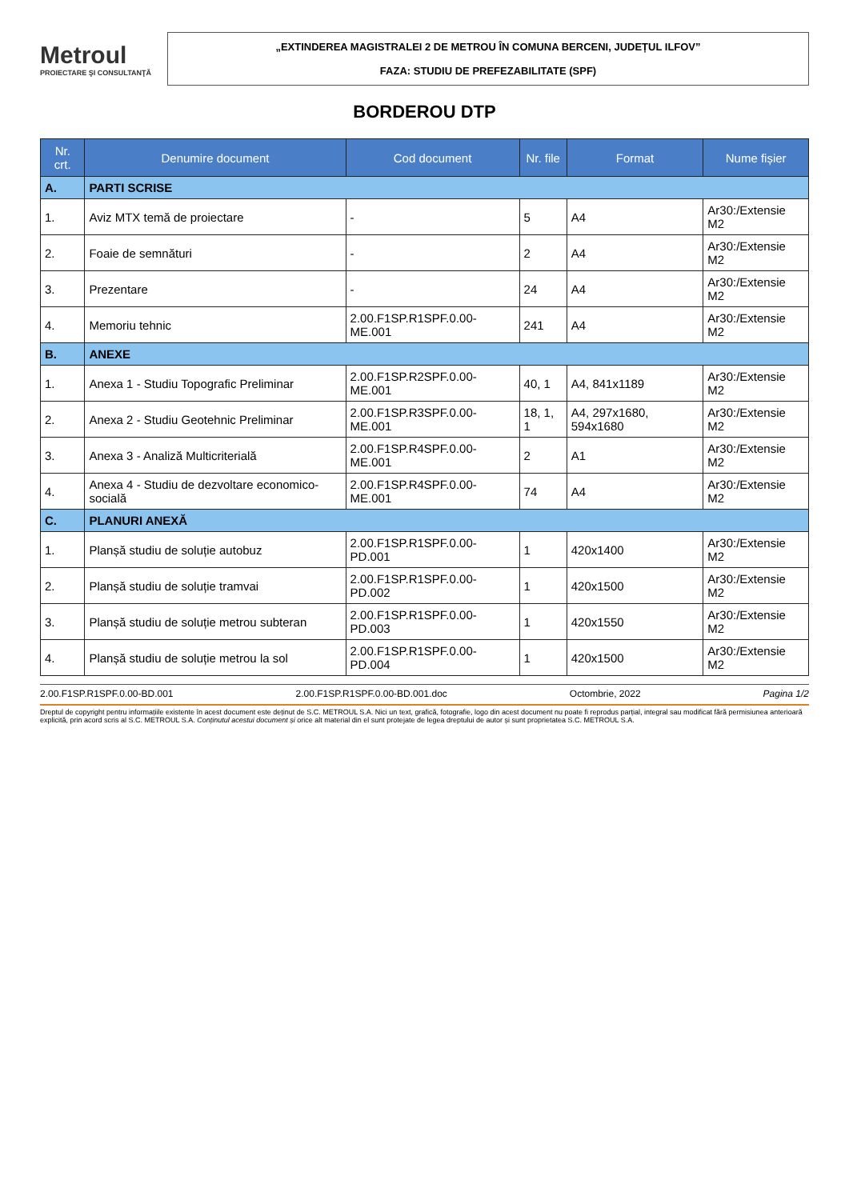Metroul
PROIECTARE ŞI CONSULTANŢĂ
„EXTINDEREA MAGISTRALEI 2 DE METROU ÎN COMUNA BERCENI, JUDEȚUL ILFOV”
FAZA: STUDIU DE PREFEZABILITATE (SPF)
BORDEROU DTP
| Nr. crt. | Denumire document | Cod document | Nr. file | Format | Nume fișier |
| --- | --- | --- | --- | --- | --- |
| A. | PARTI SCRISE | | | | |
| 1. | Aviz MTX temă de proiectare | - | 5 | A4 | Ar30:/Extensie M2 |
| 2. | Foaie de semnături | - | 2 | A4 | Ar30:/Extensie M2 |
| 3. | Prezentare | - | 24 | A4 | Ar30:/Extensie M2 |
| 4. | Memoriu tehnic | 2.00.F1SP.R1SPF.0.00-ME.001 | 241 | A4 | Ar30:/Extensie M2 |
| B. | ANEXE | | | | |
| 1. | Anexa 1 - Studiu Topografic Preliminar | 2.00.F1SP.R2SPF.0.00-ME.001 | 40, 1 | A4, 841x1189 | Ar30:/Extensie M2 |
| 2. | Anexa 2 - Studiu Geotehnic Preliminar | 2.00.F1SP.R3SPF.0.00-ME.001 | 18, 1, 1 | A4, 297x1680, 594x1680 | Ar30:/Extensie M2 |
| 3. | Anexa 3 - Analiză Multicriterială | 2.00.F1SP.R4SPF.0.00-ME.001 | 2 | A1 | Ar30:/Extensie M2 |
| 4. | Anexa 4 - Studiu de dezvoltare economico-socială | 2.00.F1SP.R4SPF.0.00-ME.001 | 74 | A4 | Ar30:/Extensie M2 |
| C. | PLANURI ANEXĂ | | | | |
| 1. | Planșă studiu de soluție autobuz | 2.00.F1SP.R1SPF.0.00-PD.001 | 1 | 420x1400 | Ar30:/Extensie M2 |
| 2. | Planșă studiu de soluție tramvai | 2.00.F1SP.R1SPF.0.00-PD.002 | 1 | 420x1500 | Ar30:/Extensie M2 |
| 3. | Planșă studiu de soluție metrou subteran | 2.00.F1SP.R1SPF.0.00-PD.003 | 1 | 420x1550 | Ar30:/Extensie M2 |
| 4. | Planșă studiu de soluție metrou la sol | 2.00.F1SP.R1SPF.0.00-PD.004 | 1 | 420x1500 | Ar30:/Extensie M2 |
2.00.F1SP.R1SPF.0.00-BD.001 2.00.F1SP.R1SPF.0.00-BD.001.doc Octombrie, 2022 Pagina 1/2
Dreptul de copyright pentru informațiile existente în acest document este deținut de S.C. METROUL S.A. Nici un text, grafică, fotografie, logo din acest document nu poate fi reprodus parțial, integral sau modificat fără permisiunea anterioară explicită, prin acord scris al S.C. METROUL S.A. Conținutul acestui document și orice alt material din el sunt protejate de legea dreptului de autor și sunt proprietatea S.C. METROUL S.A.